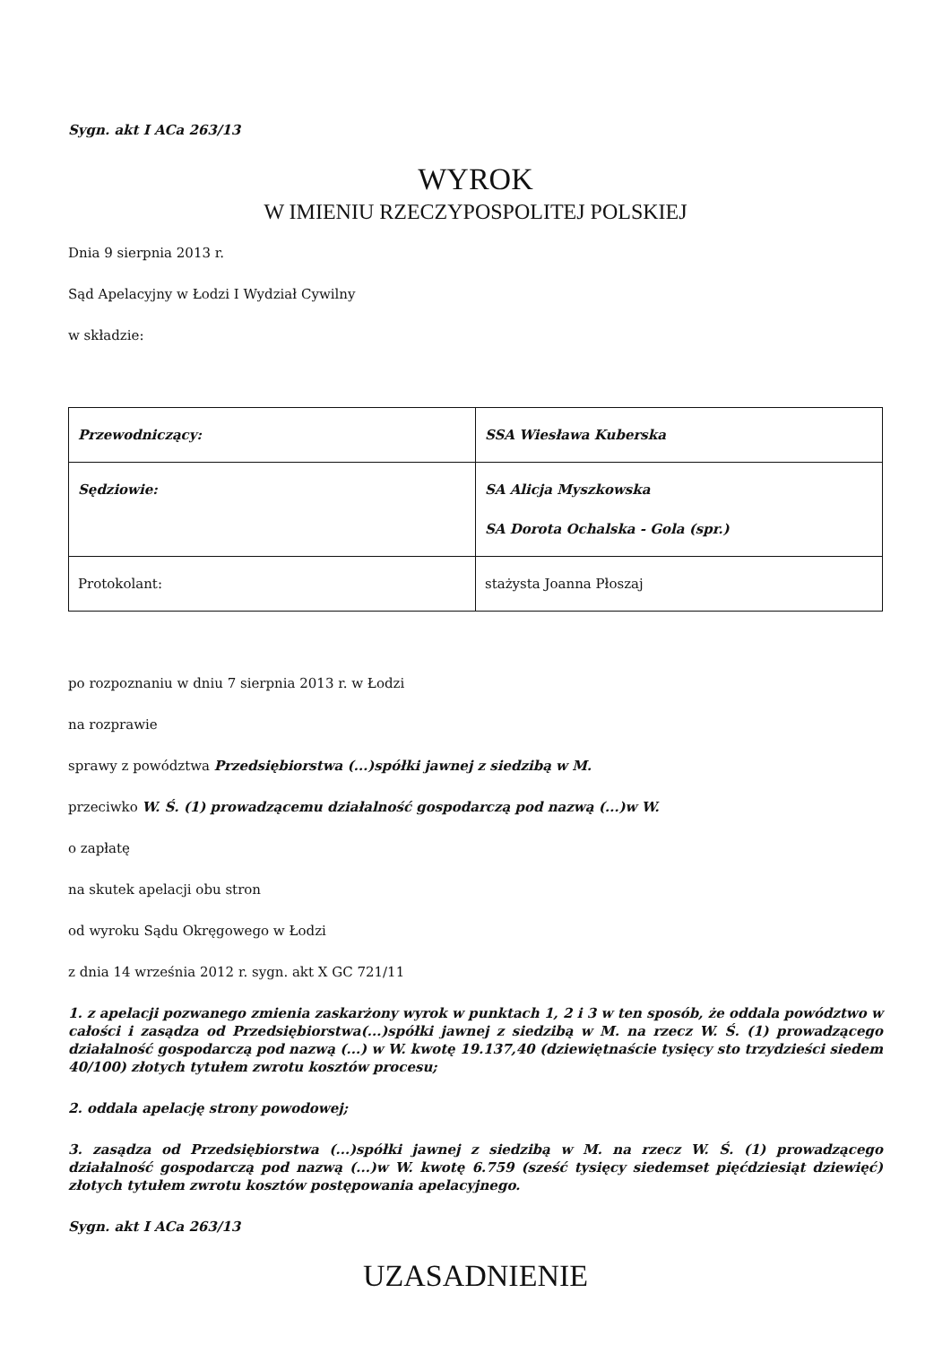Sygn. akt I ACa 263/13
WYROK
W IMIENIU RZECZYPOSPOLITEJ POLSKIEJ
Dnia 9 sierpnia 2013 r.
Sąd Apelacyjny w Łodzi I Wydział Cywilny
w składzie:
| Przewodniczący: | SSA Wiesława Kuberska |
| Sędziowie: | SA Alicja Myszkowska SA Dorota Ochalska - Gola (spr.) |
| Protokolant: | stażysta Joanna Płoszaj |
po rozpoznaniu w dniu 7 sierpnia 2013 r. w Łodzi
na rozprawie
sprawy z powództwa Przedsiębiorstwa (...)spółki jawnej z siedzibą w M.
przeciwko W. Ś. (1) prowadzącemu działalność gospodarczą pod nazwą (...)w W.
o zapłatę
na skutek apelacji obu stron
od wyroku Sądu Okręgowego w Łodzi
z dnia 14 września 2012 r. sygn. akt X GC 721/11
1. z apelacji pozwanego zmienia zaskarżony wyrok w punktach 1, 2 i 3 w ten sposób, że oddala powództwo w całości i zasądza od Przedsiębiorstwa(...)spółki jawnej z siedzibą w M. na rzecz W. Ś. (1) prowadzącego działalność gospodarczą pod nazwą (...) w W. kwotę 19.137,40 (dziewiętnaście tysięcy sto trzydzieści siedem 40/100) złotych tytułem zwrotu kosztów procesu;
2. oddala apelację strony powodowej;
3. zasądza od Przedsiębiorstwa (...)spółki jawnej z siedzibą w M. na rzecz W. Ś. (1) prowadzącego działalność gospodarczą pod nazwą (...)w W. kwotę 6.759 (sześć tysięcy siedemset pięćdziesiąt dziewięć) złotych tytułem zwrotu kosztów postępowania apelacyjnego.
Sygn. akt I ACa 263/13
UZASADNIENIE